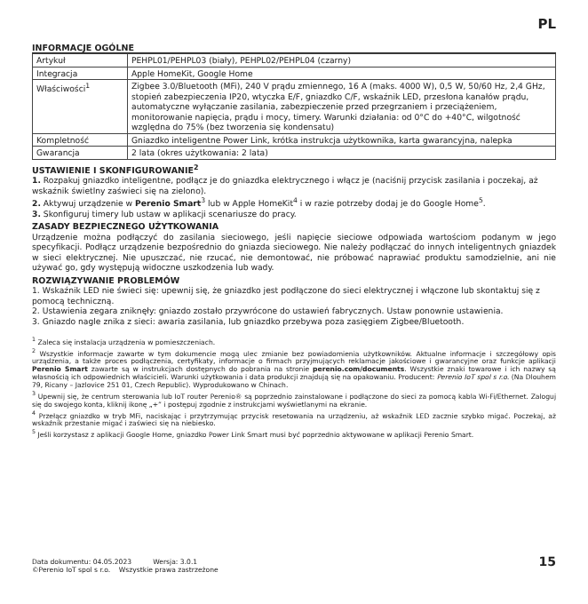PL
INFORMACJE OGÓLNE
| Artykuł | PEHPL01/PEHPL03 (biały), PEHPL02/PEHPL04 (czarny) |
| Integracja | Apple HomeKit, Google Home |
| Właściwości<sup>1</sup> | Zigbee 3.0/Bluetooth (MFi), 240 V prądu zmiennego, 16 A (maks. 4000 W), 0,5 W, 50/60 Hz, 2,4 GHz, stopień zabezpieczenia IP20, wtyczka E/F, gniazdko C/F, wskaźnik LED, przesłona kanałów prądu, automatyczne wyłączanie zasilania, zabezpieczenie przed przegrzaniem i przeciążeniem, monitorowanie napięcia, prądu i mocy, timery. Warunki działania: od 0°C do +40°C, wilgotność względna do 75% (bez tworzenia się kondensatu) |
| Kompletność | Gniazdko inteligentne Power Link, krótka instrukcja użytkownika, karta gwarancyjna, nalepka |
| Gwarancja | 2 lata (okres użytkowania: 2 lata) |
USTAWIENIE I SKONFIGUROWANIE<sup>2</sup>
1. Rozpakuj gniazdko inteligentne, podłącz je do gniazdka elektrycznego i włącz je (naciśnij przycisk zasilania i poczekaj, aż wskaźnik świetlny zaświeci się na zielono).
2. Aktywuj urządzenie w Perenio Smart<sup>3</sup> lub w Apple HomeKit<sup>4</sup> i w razie potrzeby dodaj je do Google Home<sup>5</sup>.
3. Skonfiguruj timery lub ustaw w aplikacji scenariusze do pracy.
ZASADY BEZPIECZNEGO UŻYTKOWANIA
Urządzenie można podłączyć do zasilania sieciowego, jeśli napięcie sieciowe odpowiada wartościom podanym w jego specyfikacji. Podłącz urządzenie bezpośrednio do gniazda sieciowego. Nie należy podłączać do innych inteligentnych gniazdek w sieci elektrycznej. Nie upuszczać, nie rzucać, nie demontować, nie próbować naprawiać produktu samodzielnie, ani nie używać go, gdy występują widoczne uszkodzenia lub wady.
ROZWIĄZYWANIE PROBLEMÓW
1. Wskaźnik LED nie świeci się: upewnij się, że gniazdko jest podłączone do sieci elektrycznej i włączone lub skontaktuj się z pomocą techniczną.
2. Ustawienia zegara zniknęły: gniazdo zostało przywrócone do ustawień fabrycznych. Ustaw ponownie ustawienia.
3. Gniazdo nagle znika z sieci: awaria zasilania, lub gniazdko przebywa poza zasięgiem Zigbee/Bluetooth.
<sup>1</sup> Zaleca się instalacja urządzenia w pomieszczeniach.
<sup>2</sup> Wszystkie informacje zawarte w tym dokumencie mogą ulec zmianie bez powiadomienia użytkowników. Aktualne informacje i szczegółowy opis urządzenia, a także proces podłączenia, certyfikaty, informacje o firmach przyjmujących reklamacje jakościowe i gwarancyjne oraz funkcje aplikacji Perenio Smart zawarte są w instrukcjach dostępnych do pobrania na stronie perenio.com/documents. Wszystkie znaki towarowe i ich nazwy są własnością ich odpowiednich właścicieli. Warunki użytkowania i data produkcji znajdują się na opakowaniu. Producent: Perenio IoT spol s r.o. (Na Dlouhem 79, Ricany – Jazlovice 251 01, Czech Republic). Wyprodukowano w Chinach.
<sup>3</sup> Upewnij się, że centrum sterowania lub IoT router Perenio® są poprzednio zainstalowane i podłączone do sieci za pomocą kabla Wi-Fi/Ethernet. Zaloguj się do swojego konta, kliknij ikonę „+” i postępuj zgodnie z instrukcjami wyświetlanymi na ekranie.
<sup>4</sup> Przełącz gniazdko w tryb MFi, naciskając i przytrzymując przycisk resetowania na urządzeniu, aż wskaźnik LED zacznie szybko migać. Poczekaj, aż wskaźnik przestanie migać i zaświeci się na niebiesko.
<sup>5</sup> Jeśli korzystasz z aplikacji Google Home, gniazdko Power Link Smart musi być poprzednio aktywowane w aplikacji Perenio Smart.
Data dokumentu: 04.05.2023 Wersja: 3.0.1
©Perenio IoT spol s r.o. Wszystkie prawa zastrzeżone
15